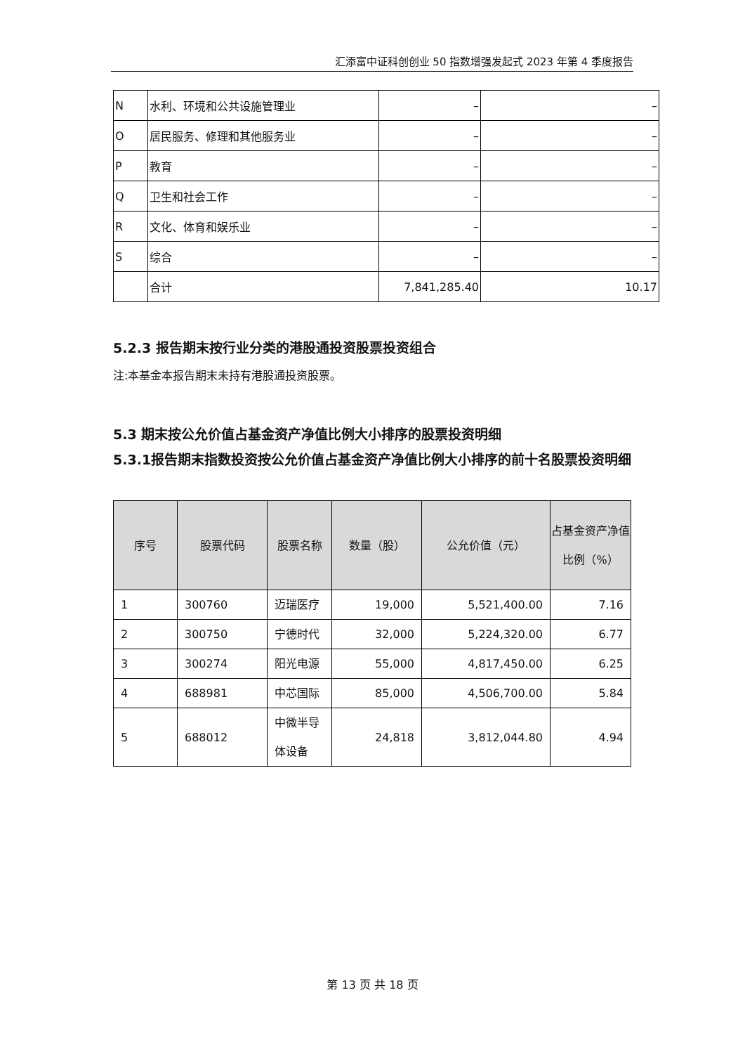汇添富中证科创创业 50 指数增强发起式 2023 年第 4 季度报告
| N | 水利、环境和公共设施管理业 | – | – |
| O | 居民服务、修理和其他服务业 | – | – |
| P | 教育 | – | – |
| Q | 卫生和社会工作 | – | – |
| R | 文化、体育和娱乐业 | – | – |
| S | 综合 | – | – |
| | 合计 | 7,841,285.40 | 10.17 |
5.2.3 报告期末按行业分类的港股通投资股票投资组合
注:本基金本报告期末未持有港股通投资股票。
5.3 期末按公允价值占基金资产净值比例大小排序的股票投资明细
5.3.1报告期末指数投资按公允价值占基金资产净值比例大小排序的前十名股票投资明细
| 序号 | 股票代码 | 股票名称 | 数量（股） | 公允价值（元） | 占基金资产净值比例（%） |
| --- | --- | --- | --- | --- | --- |
| 1 | 300760 | 迈瑞医疗 | 19,000 | 5,521,400.00 | 7.16 |
| 2 | 300750 | 宁德时代 | 32,000 | 5,224,320.00 | 6.77 |
| 3 | 300274 | 阳光电源 | 55,000 | 4,817,450.00 | 6.25 |
| 4 | 688981 | 中芯国际 | 85,000 | 4,506,700.00 | 5.84 |
| 5 | 688012 | 中微半导体设备 | 24,818 | 3,812,044.80 | 4.94 |
第 13 页 共 18 页